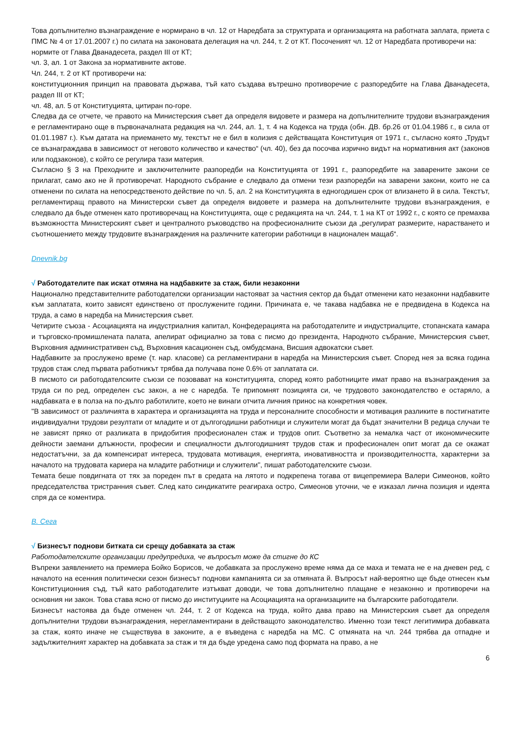Това допълнително възнаграждение е нормирано в чл. 12 от Наредбата за структурата и организацията на работната заплата, приета с ПМС № 4 от 17.01.2007 г.) по силата на законовата делегация на чл. 244, т. 2 от КТ. Посоченият чл. 12 от Наредбата противоречи на:
нормите от Глава Дванадесета, раздел III от КТ;
чл. 3, ал. 1 от Закона за нормативните актове.
Чл. 244, т. 2 от КТ противоречи на:
конституционния принцип на правовата държава, тъй като създава вътрешно противоречие с разпоредбите на Глава Дванадесета, раздел III от КТ;
чл. 48, ал. 5 от Конституцията, цитиран по-горе.
Следва да се отчете, че правото на Министерския съвет да определя видовете и размера на допълнителните трудови възнаграждения е регламентирано още в първоначалната редакция на чл. 244, ал. 1, т. 4 на Кодекса на труда (обн. ДВ. бр.26 от 01.04.1986 г., в сила от 01.01.1987 г.). Към датата на приемането му, текстът не е бил в колизия с действащата Конституция от 1971 г., съгласно която „Трудът се възнаграждава в зависимост от неговото количество и качество“ (чл. 40), без да посочва изрично видът на нормативния акт (законов или подзаконов), с който се регулира тази материя.
Съгласно § 3 на Преходните и заключителните разпоредби на Конституцията от 1991 г., разпоредбите на заварените закони се прилагат, само ако не й противоречат. Народното събрание е следвало да отмени тези разпоредби на заварени закони, които не са отменени по силата на непосредственото действие по чл. 5, ал. 2 на Конституцията в едногодишен срок от влизането й в сила. Текстът, регламентиращ правото на Министерски съвет да определя видовете и размера на допълнителните трудови възнаграждения, е следвало да бъде отменен като противоречащ на Конституцията, още с редакцията на чл. 244, т. 1 на КТ от 1992 г., с която се премахва възможността Министерският съвет и централното ръководство на професионалните съюзи да „регулират размерите, нарастването и съотношението между трудовите възнаграждения на различните категории работници в национален мащаб“.
Dnevnik.bg
√ Работодателите пак искат отмяна на надбавките за стаж, били незаконни
Национално представителните работодателски организации настояват за частния сектор да бъдат отменени като незаконни надбавките към заплатата, които зависят единствено от прослужените години. Причината е, че такава надбавка не е предвидена в Кодекса на труда, а само в наредба на Министерския съвет.
Четирите съюза - Асоциацията на индустриалния капитал, Конфедерацията на работодателите и индустриалците, стопанската камара и търговско-промишлената палата, апелират официално за това с писмо до президента, Народното събрание, Министерския съвет, Върховния административен съд, Върховния касационен съд, омбудсмана, Висшия адвокатски съвет.
Надбавките за прослужено време (т. нар. класове) са регламентирани в наредба на Министерския съвет. Според нея за всяка година трудов стаж след първата работникът трябва да получава поне 0.6% от заплатата си.
В писмото си работодателските съюзи се позовават на конституцията, според която работниците имат право на възнаграждения за труда си по ред, определен със закон, а не с наредба. Те припомнят позицията си, че трудовото законодателство е остаряло, а надбавката е в полза на по-дълго работилите, което не винаги отчита личния принос на конкретния човек.
"В зависимост от различията в характера и организацията на труда и персоналните способности и мотивация разликите в постигнатите индивидуални трудови резултати от младите и от дългогодишни работници и служители могат да бъдат значителни В редица случаи те не зависят пряко от разликата в придобития професионален стаж и трудов опит. Съответно за немалка част от икономическите дейности заемани длъжности, професии и специалности дългогодишният трудов стаж и професионален опит могат да се окажат недостатъчни, за да компенсират интереса, трудовата мотивация, енергията, иновативността и производителността, характерни за началото на трудовата кариера на младите работници и служители", пишат работодателските съюзи.
Темата беше повдигната от тях за пореден път в средата на лятото и подкрепена тогава от вицепремиера Валери Симеонов, който председателства тристранния съвет. След като синдикатите реагираха остро, Симеонов уточни, че е изказал лична позиция и идеята спря да се коментира.
В. Сега
√ Бизнесът поднови битката си срещу добавката за стаж
Работодателските организации предупредиха, че въпросът може да стигне до КС
Въпреки заявлението на премиера Бойко Борисов, че добавката за прослужено време няма да се маха и темата не е на дневен ред, с началото на есенния политически сезон бизнесът поднови кампанията си за отмяната й. Въпросът най-вероятно ще бъде отнесен към Конституционния съд, тъй като работодателите изтъкват доводи, че това допълнително плащане е незаконно и противоречи на основния ни закон. Това става ясно от писмо до институциите на Асоциацията на организациите на българските работодатели.
Бизнесът настоява да бъде отменен чл. 244, т. 2 от Кодекса на труда, който дава право на Министерския съвет да определя допълнителни трудови възнаграждения, нерегламентирани в действащото законодателство. Именно този текст легитимира добавката за стаж, която иначе не съществува в законите, а е въведена с наредба на МС. С отмяната на чл. 244 трябва да отпадне и задължителният характер на добавката за стаж и тя да бъде уредена само под формата на право, а не
6